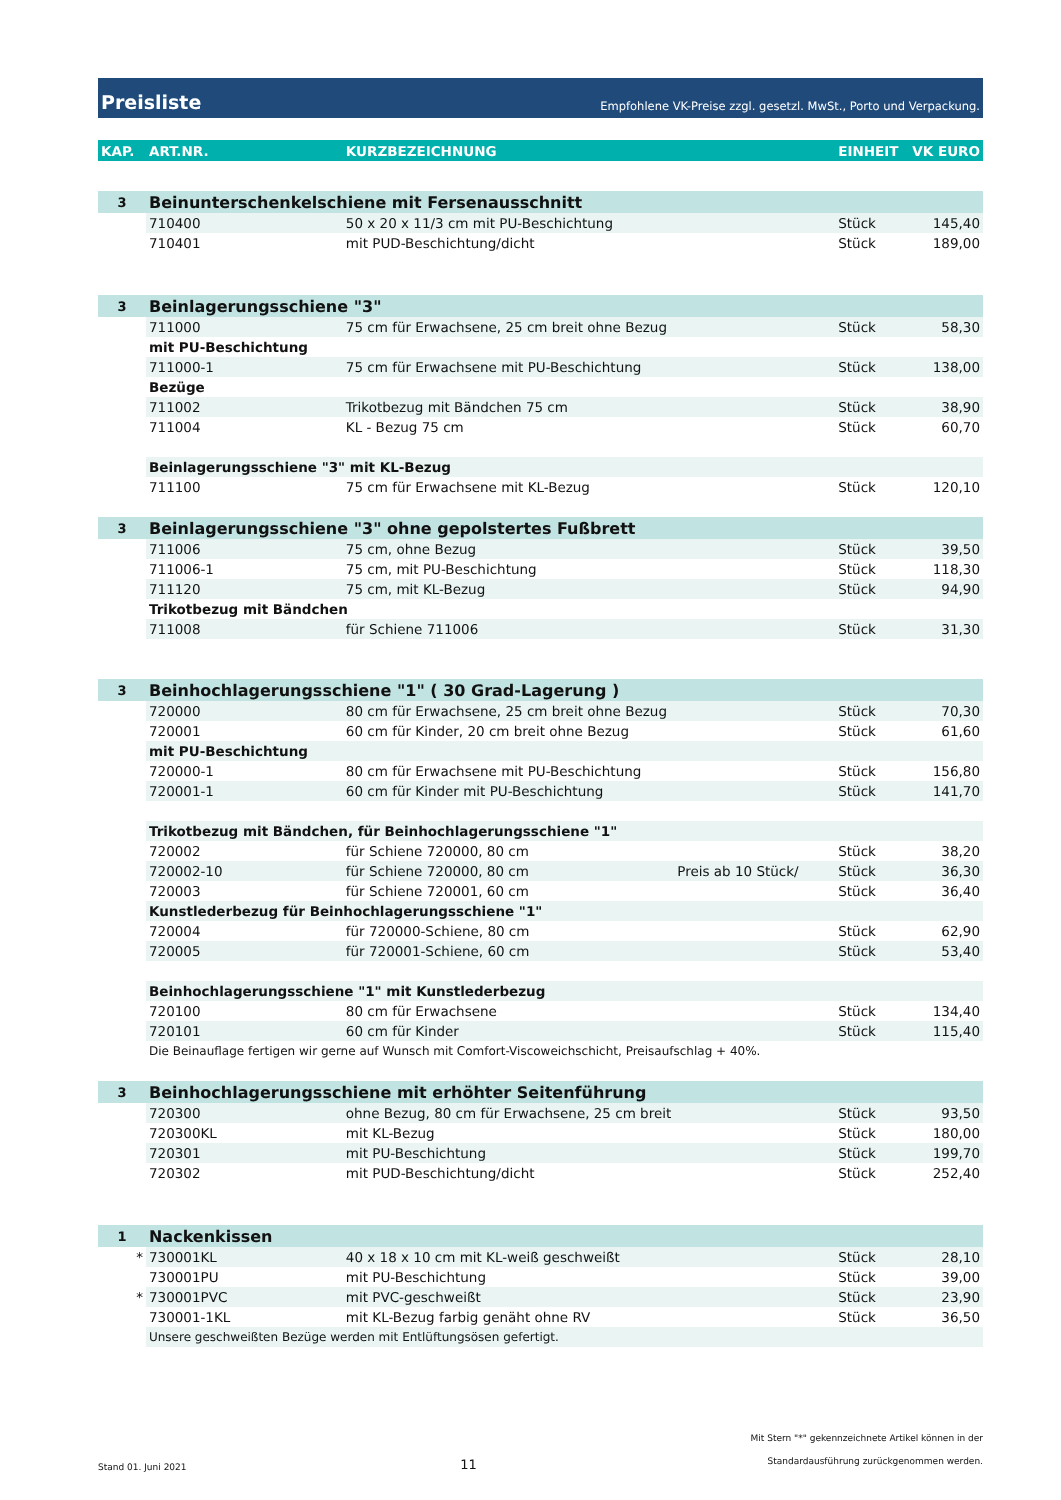Preisliste
Empfohlene VK-Preise zzgl. gesetzl. MwSt., Porto und Verpackung.
| KAP. | ART.NR. | KURZBEZEICHNUNG | | EINHEIT | VK EURO |
| --- | --- | --- | --- | --- | --- |
| 3 | Beinunterschenkelschiene mit Fersenausschnitt | | | | |
| | 710400 | 50 x 20 x 11/3 cm mit PU-Beschichtung | | Stück | 145,40 |
| | 710401 | mit PUD-Beschichtung/dicht | | Stück | 189,00 |
| 3 | Beinlagerungsschiene "3" | | | | |
| | 711000 | 75 cm für Erwachsene, 25 cm breit ohne Bezug | | Stück | 58,30 |
| | mit PU-Beschichtung | | | | |
| | 711000-1 | 75 cm für Erwachsene mit PU-Beschichtung | | Stück | 138,00 |
| | Bezüge | | | | |
| | 711002 | Trikotbezug mit Bändchen 75 cm | | Stück | 38,90 |
| | 711004 | KL - Bezug 75 cm | | Stück | 60,70 |
| | Beinlagerungsschiene "3" mit KL-Bezug | | | | |
| | 711100 | 75 cm für Erwachsene mit KL-Bezug | | Stück | 120,10 |
| 3 | Beinlagerungsschiene "3" ohne gepolstertes Fußbrett | | | | |
| | 711006 | 75 cm, ohne Bezug | | Stück | 39,50 |
| | 711006-1 | 75 cm, mit PU-Beschichtung | | Stück | 118,30 |
| | 711120 | 75 cm, mit KL-Bezug | | Stück | 94,90 |
| | Trikotbezug mit Bändchen | | | | |
| | 711008 | für Schiene 711006 | | Stück | 31,30 |
| 3 | Beinhochlagerungsschiene "1" ( 30 Grad-Lagerung ) | | | | |
| | 720000 | 80 cm für Erwachsene, 25 cm breit ohne Bezug | | Stück | 70,30 |
| | 720001 | 60 cm für Kinder, 20 cm breit ohne Bezug | | Stück | 61,60 |
| | mit PU-Beschichtung | | | | |
| | 720000-1 | 80 cm für Erwachsene mit PU-Beschichtung | | Stück | 156,80 |
| | 720001-1 | 60 cm für Kinder mit PU-Beschichtung | | Stück | 141,70 |
| | Trikotbezug mit Bändchen, für Beinhochlagerungsschiene "1" | | | | |
| | 720002 | für Schiene 720000, 80 cm | | Stück | 38,20 |
| | 720002-10 | für Schiene 720000, 80 cm | Preis ab 10 Stück/ | Stück | 36,30 |
| | 720003 | für Schiene 720001, 60 cm | | Stück | 36,40 |
| | Kunstlederbezug für Beinhochlagerungsschiene "1" | | | | |
| | 720004 | für 720000-Schiene, 80 cm | | Stück | 62,90 |
| | 720005 | für 720001-Schiene, 60 cm | | Stück | 53,40 |
| | Beinhochlagerungsschiene "1" mit Kunstlederbezug | | | | |
| | 720100 | 80 cm für Erwachsene | | Stück | 134,40 |
| | 720101 | 60 cm für Kinder | | Stück | 115,40 |
| | Die Beinauflage fertigen wir gerne auf Wunsch mit Comfort-Viscoweichschicht, Preisaufschlag + 40%. | | | | |
| 3 | Beinhochlagerungsschiene mit erhöhter Seitenführung | | | | |
| | 720300 | ohne Bezug, 80 cm für Erwachsene, 25 cm breit | | Stück | 93,50 |
| | 720300KL | mit KL-Bezug | | Stück | 180,00 |
| | 720301 | mit PU-Beschichtung | | Stück | 199,70 |
| | 720302 | mit PUD-Beschichtung/dicht | | Stück | 252,40 |
| 1 | Nackenkissen | | | | |
| * | 730001KL | 40 x 18 x 10 cm mit KL-weiß geschweißt | | Stück | 28,10 |
| | 730001PU | mit PU-Beschichtung | | Stück | 39,00 |
| * | 730001PVC | mit PVC-geschweißt | | Stück | 23,90 |
| | 730001-1KL | mit KL-Bezug farbig genäht ohne RV | | Stück | 36,50 |
| | Unsere geschweißten Bezüge werden mit Entlüftungsösen gefertigt. | | | | |
Stand 01. Juni 2021 11 Mit Stern "*" gekennzeichnete Artikel können in der
Standardausführung zurückgenommen werden.